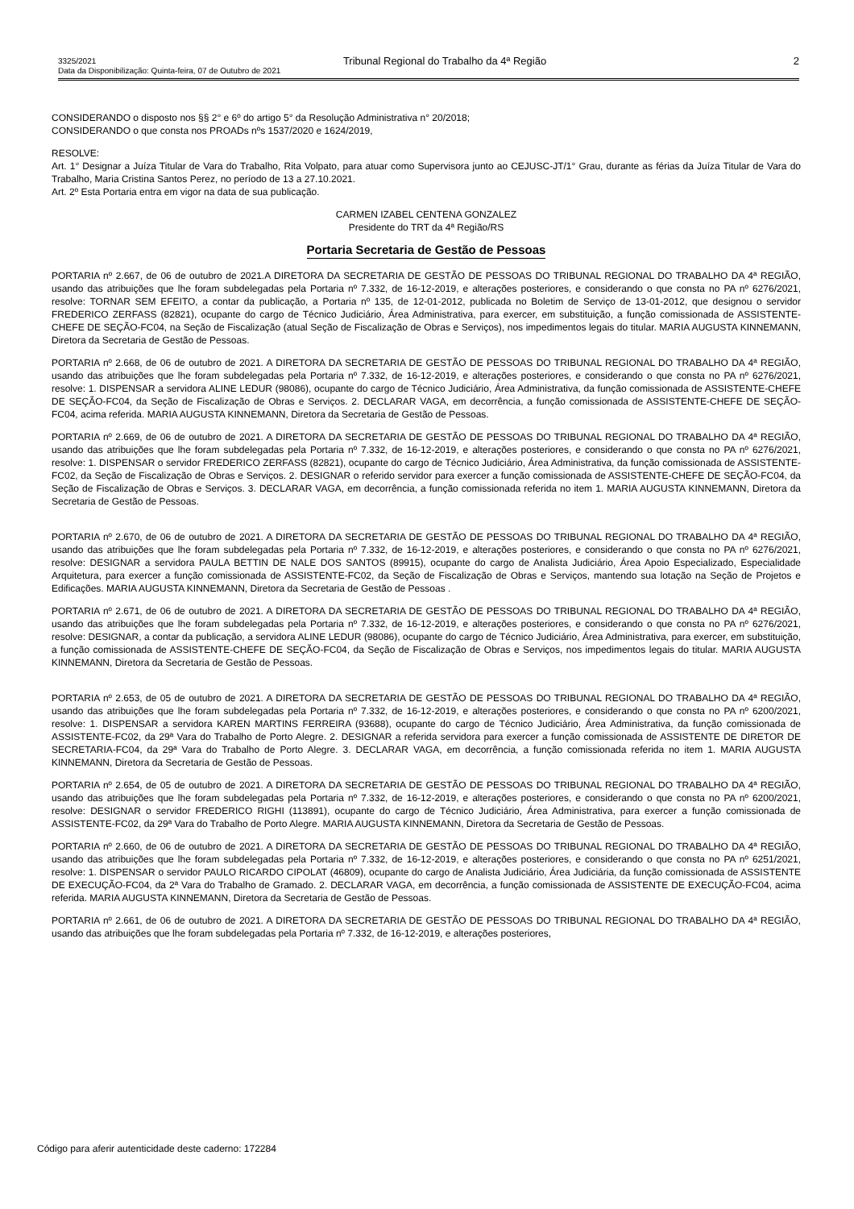3325/2021 Tribunal Regional do Trabalho da 4ª Região 2
Data da Disponibilização: Quinta-feira, 07 de Outubro de 2021
CONSIDERANDO o disposto nos §§ 2° e 6º do artigo 5° da Resolução Administrativa n° 20/2018;
CONSIDERANDO o que consta nos PROADs nºs 1537/2020 e 1624/2019,
RESOLVE:
Art. 1° Designar a Juíza Titular de Vara do Trabalho, Rita Volpato, para atuar como Supervisora junto ao CEJUSC-JT/1° Grau, durante as férias da Juíza Titular de Vara do Trabalho, Maria Cristina Santos Perez, no período de 13 a 27.10.2021.
Art. 2º Esta Portaria entra em vigor na data de sua publicação.
CARMEN IZABEL CENTENA GONZALEZ
Presidente do TRT da 4ª Região/RS
Portaria Secretaria de Gestão de Pessoas
PORTARIA nº 2.667, de 06 de outubro de 2021.A DIRETORA DA SECRETARIA DE GESTÃO DE PESSOAS DO TRIBUNAL REGIONAL DO TRABALHO DA 4ª REGIÃO, usando das atribuições que lhe foram subdelegadas pela Portaria nº 7.332, de 16-12-2019, e alterações posteriores, e considerando o que consta no PA nº 6276/2021, resolve: TORNAR SEM EFEITO, a contar da publicação, a Portaria nº 135, de 12-01-2012, publicada no Boletim de Serviço de 13-01-2012, que designou o servidor FREDERICO ZERFASS (82821), ocupante do cargo de Técnico Judiciário, Área Administrativa, para exercer, em substituição, a função comissionada de ASSISTENTE-CHEFE DE SEÇÃO-FC04, na Seção de Fiscalização (atual Seção de Fiscalização de Obras e Serviços), nos impedimentos legais do titular. MARIA AUGUSTA KINNEMANN, Diretora da Secretaria de Gestão de Pessoas.
PORTARIA nº 2.668, de 06 de outubro de 2021. A DIRETORA DA SECRETARIA DE GESTÃO DE PESSOAS DO TRIBUNAL REGIONAL DO TRABALHO DA 4ª REGIÃO, usando das atribuições que lhe foram subdelegadas pela Portaria nº 7.332, de 16-12-2019, e alterações posteriores, e considerando o que consta no PA nº 6276/2021, resolve: 1. DISPENSAR a servidora ALINE LEDUR (98086), ocupante do cargo de Técnico Judiciário, Área Administrativa, da função comissionada de ASSISTENTE-CHEFE DE SEÇÃO-FC04, da Seção de Fiscalização de Obras e Serviços. 2. DECLARAR VAGA, em decorrência, a função comissionada de ASSISTENTE-CHEFE DE SEÇÃO-FC04, acima referida. MARIA AUGUSTA KINNEMANN, Diretora da Secretaria de Gestão de Pessoas.
PORTARIA nº 2.669, de 06 de outubro de 2021. A DIRETORA DA SECRETARIA DE GESTÃO DE PESSOAS DO TRIBUNAL REGIONAL DO TRABALHO DA 4ª REGIÃO, usando das atribuições que lhe foram subdelegadas pela Portaria nº 7.332, de 16-12-2019, e alterações posteriores, e considerando o que consta no PA nº 6276/2021, resolve: 1. DISPENSAR o servidor FREDERICO ZERFASS (82821), ocupante do cargo de Técnico Judiciário, Área Administrativa, da função comissionada de ASSISTENTE-FC02, da Seção de Fiscalização de Obras e Serviços. 2. DESIGNAR o referido servidor para exercer a função comissionada de ASSISTENTE-CHEFE DE SEÇÃO-FC04, da Seção de Fiscalização de Obras e Serviços. 3. DECLARAR VAGA, em decorrência, a função comissionada referida no item 1. MARIA AUGUSTA KINNEMANN, Diretora da Secretaria de Gestão de Pessoas.
PORTARIA nº 2.670, de 06 de outubro de 2021. A DIRETORA DA SECRETARIA DE GESTÃO DE PESSOAS DO TRIBUNAL REGIONAL DO TRABALHO DA 4ª REGIÃO, usando das atribuições que lhe foram subdelegadas pela Portaria nº 7.332, de 16-12-2019, e alterações posteriores, e considerando o que consta no PA nº 6276/2021, resolve: DESIGNAR a servidora PAULA BETTIN DE NALE DOS SANTOS (89915), ocupante do cargo de Analista Judiciário, Área Apoio Especializado, Especialidade Arquitetura, para exercer a função comissionada de ASSISTENTE-FC02, da Seção de Fiscalização de Obras e Serviços, mantendo sua lotação na Seção de Projetos e Edificações. MARIA AUGUSTA KINNEMANN, Diretora da Secretaria de Gestão de Pessoas .
PORTARIA nº 2.671, de 06 de outubro de 2021. A DIRETORA DA SECRETARIA DE GESTÃO DE PESSOAS DO TRIBUNAL REGIONAL DO TRABALHO DA 4ª REGIÃO, usando das atribuições que lhe foram subdelegadas pela Portaria nº 7.332, de 16-12-2019, e alterações posteriores, e considerando o que consta no PA nº 6276/2021, resolve: DESIGNAR, a contar da publicação, a servidora ALINE LEDUR (98086), ocupante do cargo de Técnico Judiciário, Área Administrativa, para exercer, em substituição, a função comissionada de ASSISTENTE-CHEFE DE SEÇÃO-FC04, da Seção de Fiscalização de Obras e Serviços, nos impedimentos legais do titular. MARIA AUGUSTA KINNEMANN, Diretora da Secretaria de Gestão de Pessoas.
PORTARIA nº 2.653, de 05 de outubro de 2021. A DIRETORA DA SECRETARIA DE GESTÃO DE PESSOAS DO TRIBUNAL REGIONAL DO TRABALHO DA 4ª REGIÃO, usando das atribuições que lhe foram subdelegadas pela Portaria nº 7.332, de 16-12-2019, e alterações posteriores, e considerando o que consta no PA nº 6200/2021, resolve: 1. DISPENSAR a servidora KAREN MARTINS FERREIRA (93688), ocupante do cargo de Técnico Judiciário, Área Administrativa, da função comissionada de ASSISTENTE-FC02, da 29ª Vara do Trabalho de Porto Alegre. 2. DESIGNAR a referida servidora para exercer a função comissionada de ASSISTENTE DE DIRETOR DE SECRETARIA-FC04, da 29ª Vara do Trabalho de Porto Alegre. 3. DECLARAR VAGA, em decorrência, a função comissionada referida no item 1. MARIA AUGUSTA KINNEMANN, Diretora da Secretaria de Gestão de Pessoas.
PORTARIA nº 2.654, de 05 de outubro de 2021. A DIRETORA DA SECRETARIA DE GESTÃO DE PESSOAS DO TRIBUNAL REGIONAL DO TRABALHO DA 4ª REGIÃO, usando das atribuições que lhe foram subdelegadas pela Portaria nº 7.332, de 16-12-2019, e alterações posteriores, e considerando o que consta no PA nº 6200/2021, resolve: DESIGNAR o servidor FREDERICO RIGHI (113891), ocupante do cargo de Técnico Judiciário, Área Administrativa, para exercer a função comissionada de ASSISTENTE-FC02, da 29ª Vara do Trabalho de Porto Alegre. MARIA AUGUSTA KINNEMANN, Diretora da Secretaria de Gestão de Pessoas.
PORTARIA nº 2.660, de 06 de outubro de 2021. A DIRETORA DA SECRETARIA DE GESTÃO DE PESSOAS DO TRIBUNAL REGIONAL DO TRABALHO DA 4ª REGIÃO, usando das atribuições que lhe foram subdelegadas pela Portaria nº 7.332, de 16-12-2019, e alterações posteriores, e considerando o que consta no PA nº 6251/2021, resolve: 1. DISPENSAR o servidor PAULO RICARDO CIPOLAT (46809), ocupante do cargo de Analista Judiciário, Área Judiciária, da função comissionada de ASSISTENTE DE EXECUÇÃO-FC04, da 2ª Vara do Trabalho de Gramado. 2. DECLARAR VAGA, em decorrência, a função comissionada de ASSISTENTE DE EXECUÇÃO-FC04, acima referida. MARIA AUGUSTA KINNEMANN, Diretora da Secretaria de Gestão de Pessoas.
PORTARIA nº 2.661, de 06 de outubro de 2021. A DIRETORA DA SECRETARIA DE GESTÃO DE PESSOAS DO TRIBUNAL REGIONAL DO TRABALHO DA 4ª REGIÃO, usando das atribuições que lhe foram subdelegadas pela Portaria nº 7.332, de 16-12-2019, e alterações posteriores,
Código para aferir autenticidade deste caderno: 172284